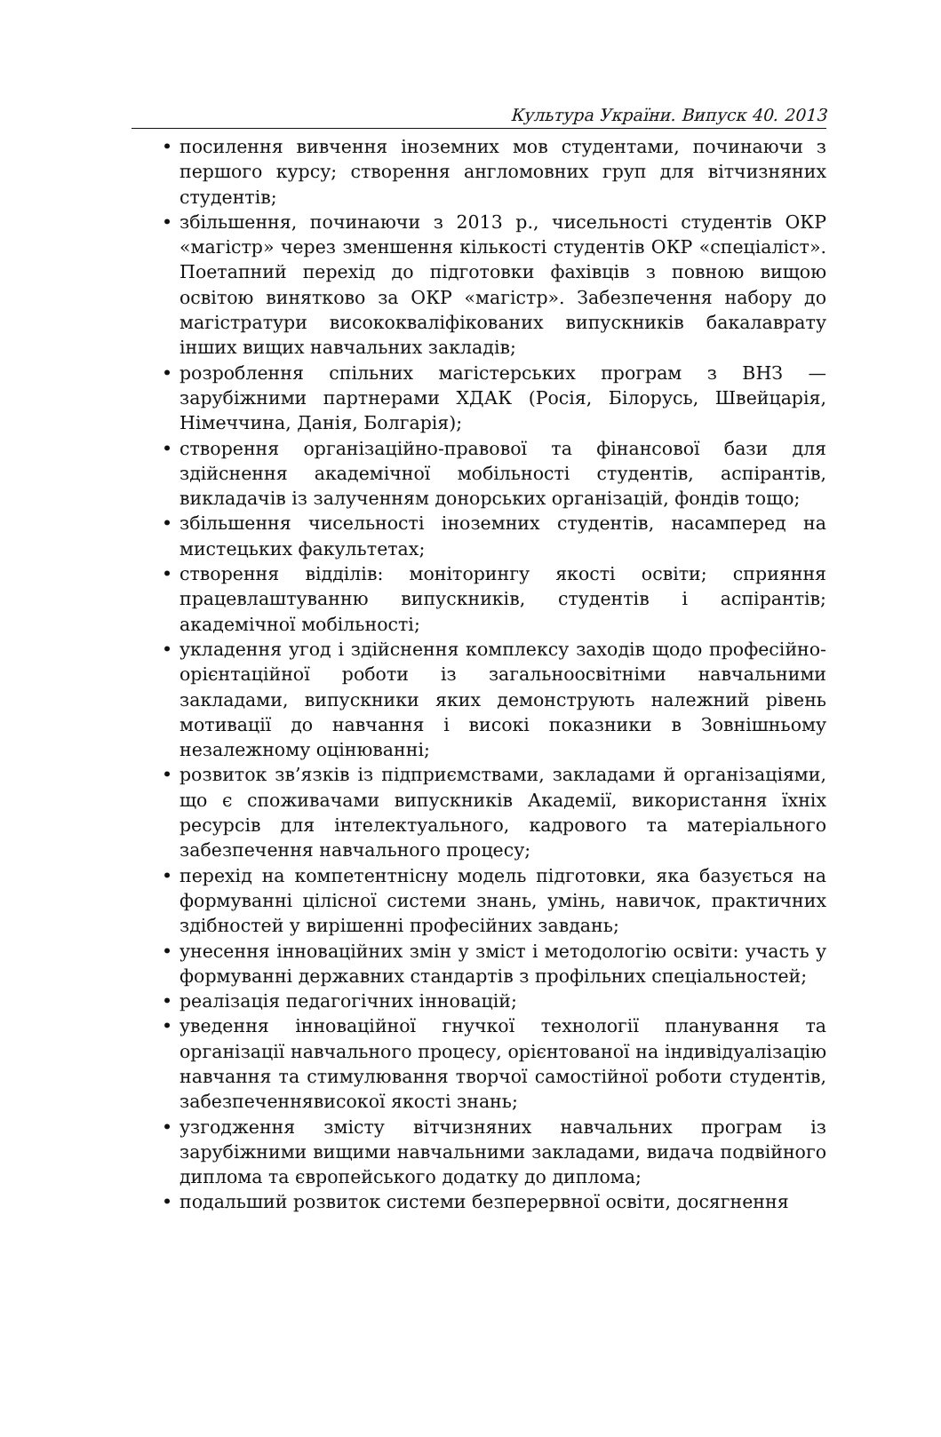Культура України. Випуск 40. 2013
• посилення вивчення іноземних мов студентами, починаючи з першого курсу; створення англомовних груп для вітчизняних студентів;
• збільшення, починаючи з 2013 р., чисельності студентів ОКР «магістр» через зменшення кількості студентів ОКР «спеціаліст». Поетапний перехід до підготовки фахівців з повною вищою освітою винятково за ОКР «магістр». Забезпечення набору до магістратури висококваліфікованих випускників бакалаврату інших вищих навчальних закладів;
• розроблення спільних магістерських програм з ВНЗ — зарубіжними партнерами ХДАК (Росія, Білорусь, Швейцарія, Німеччина, Данія, Болгарія);
• створення організаційно-правової та фінансової бази для здійснення академічної мобільності студентів, аспірантів, викладачів із залученням донорських організацій, фондів тощо;
• збільшення чисельності іноземних студентів, насамперед на мистецьких факультетах;
• створення відділів: моніторингу якості освіти; сприяння працевлаштуванню випускників, студентів і аспірантів; академічної мобільності;
• укладення угод і здійснення комплексу заходів щодо професійно-орієнтаційної роботи із загальноосвітніми навчальними закладами, випускники яких демонструють належний рівень мотивації до навчання і високі показники в Зовнішньому незалежному оцінюванні;
• розвиток зв’язків із підприємствами, закладами й організаціями, що є споживачами випускників Академії, використання їхніх ресурсів для інтелектуального, кадрового та матеріального забезпечення навчального процесу;
• перехід на компетентнісну модель підготовки, яка базується на формуванні цілісної системи знань, умінь, навичок, практичних здібностей у вирішенні професійних завдань;
• унесення інноваційних змін у зміст і методологію освіти: участь у формуванні державних стандартів з профільних спеціальностей;
• реалізація педагогічних інновацій;
• уведення інноваційної гнучкої технології планування та організації навчального процесу, орієнтованої на індивідуалізацію навчання та стимулювання творчої самостійної роботи студентів, забезпеченнявисокої якості знань;
• узгодження змісту вітчизняних навчальних програм із зарубіжними вищими навчальними закладами, видача подвійного диплома та європейського додатку до диплома;
• подальший розвиток системи безперервної освіти, досягнення